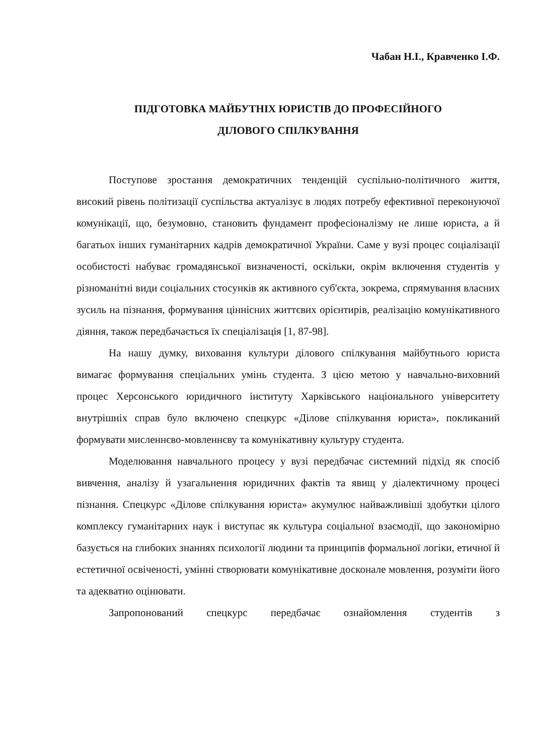Чабан Н.І., Кравченко І.Ф.
ПІДГОТОВКА МАЙБУТНІХ ЮРИСТІВ ДО ПРОФЕСІЙНОГО
ДІЛОВОГО СПІЛКУВАННЯ
Поступове зростання демократичних тенденцій суспільно-політичного життя, високий рівень політизації суспільства актуалізує в людях потребу ефективної переконуючої комунікації, що, безумовно, становить фундамент професіоналізму не лише юриста, а й багатьох інших гуманітарних кадрів демократичної України. Саме у вузі процес соціалізації особистості набуває громадянської визначеності, оскільки, окрім включення студентів у різноманітні види соціальних стосунків як активного суб'єкта, зокрема, спрямування власних зусиль на пізнання, формування ціннісних життєвих орієнтирів, реалізацію комунікативного діяння, також передбачається їх спеціалізація [1, 87-98].
На нашу думку, виховання культури ділового спілкування майбутнього юриста вимагає формування спеціальних умінь студента. З цією метою у навчально-виховний процес Херсонського юридичного інституту Харківського національного університету внутрішніх справ було включено спецкурс «Ділове спілкування юриста», покликаний формувати мисленнєво-мовленнєву та комунікативну культуру студента.
Моделювання навчального процесу у вузі передбачає системний підхід як спосіб вивчення, аналізу й узагальнення юридичних фактів та явищ у діалектичному процесі пізнання. Спецкурс «Ділове спілкування юриста» акумулює найважливіші здобутки цілого комплексу гуманітарних наук і виступає як культура соціальної взаємодії, що закономірно базується на глибоких знаннях психології людини та принципів формальної логіки, етичної й естетичної освіченості, умінні створювати комунікативне досконале мовлення, розуміти його та адекватно оцінювати.
Запропонований спецкурс передбачає ознайомлення студентів з